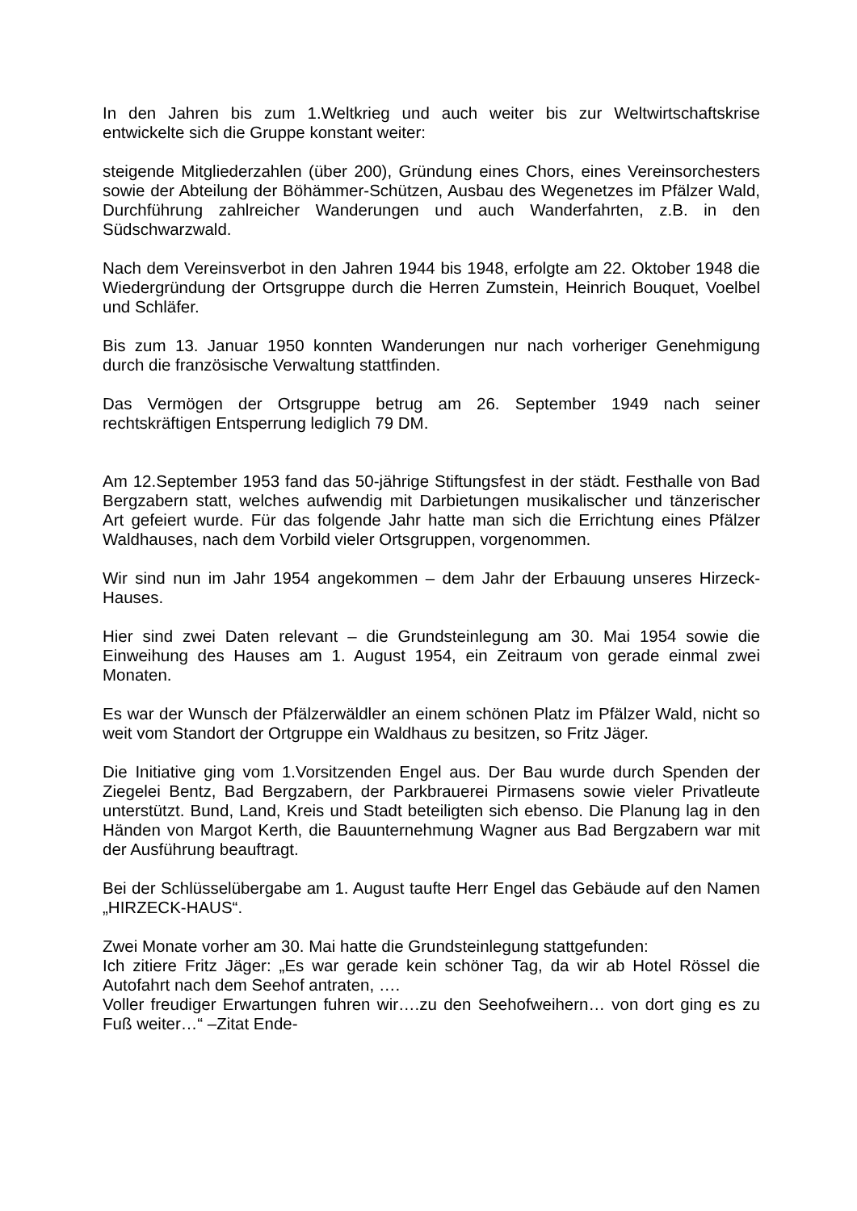In den Jahren bis zum 1.Weltkrieg und auch weiter bis zur Weltwirtschaftskrise entwickelte sich die Gruppe konstant weiter:
steigende Mitgliederzahlen (über 200), Gründung eines Chors, eines Vereinsorchesters sowie der Abteilung der Böhämmer-Schützen, Ausbau des Wegenetzes im Pfälzer Wald, Durchführung zahlreicher Wanderungen und auch Wanderfahrten, z.B. in den Südschwarzwald.
Nach dem Vereinsverbot in den Jahren 1944 bis 1948, erfolgte am 22. Oktober 1948 die Wiedergründung der Ortsgruppe durch die Herren Zumstein, Heinrich Bouquet, Voelbel und Schläfer.
Bis zum 13. Januar 1950 konnten Wanderungen nur nach vorheriger Genehmigung durch die französische Verwaltung stattfinden.
Das Vermögen der Ortsgruppe betrug am 26. September 1949 nach seiner rechtskräftigen Entsperrung lediglich 79 DM.
Am 12.September 1953 fand das 50-jährige Stiftungsfest in der städt. Festhalle von Bad Bergzabern statt, welches aufwendig mit Darbietungen musikalischer und tänzerischer Art gefeiert wurde. Für das folgende Jahr hatte man sich die Errichtung eines Pfälzer Waldhauses, nach dem Vorbild vieler Ortsgruppen, vorgenommen.
Wir sind nun im Jahr 1954 angekommen – dem Jahr der Erbauung unseres Hirzeck-Hauses.
Hier sind zwei Daten relevant – die Grundsteinlegung am 30. Mai 1954 sowie die Einweihung des Hauses am 1. August 1954, ein Zeitraum von gerade einmal zwei Monaten.
Es war der Wunsch der Pfälzerwäldler an einem schönen Platz im Pfälzer Wald, nicht so weit vom Standort der Ortgruppe ein Waldhaus zu besitzen, so Fritz Jäger.
Die Initiative ging vom 1.Vorsitzenden Engel aus. Der Bau wurde durch Spenden der Ziegelei Bentz, Bad Bergzabern, der Parkbrauerei Pirmasens sowie vieler Privatleute unterstützt. Bund, Land, Kreis und Stadt beteiligten sich ebenso. Die Planung lag in den Händen von Margot Kerth, die Bauunternehmung Wagner aus Bad Bergzabern war mit der Ausführung beauftragt.
Bei der Schlüsselübergabe am 1. August taufte Herr Engel das Gebäude auf den Namen „HIRZECK-HAUS“.
Zwei Monate vorher am 30. Mai hatte die Grundsteinlegung stattgefunden:
Ich zitiere Fritz Jäger: „Es war gerade kein schöner Tag, da wir ab Hotel Rössel die Autofahrt nach dem Seehof antraten, ….
Voller freudiger Erwartungen fuhren wir….zu den Seehofweihern… von dort ging es zu Fuß weiter…“ –Zitat Ende-